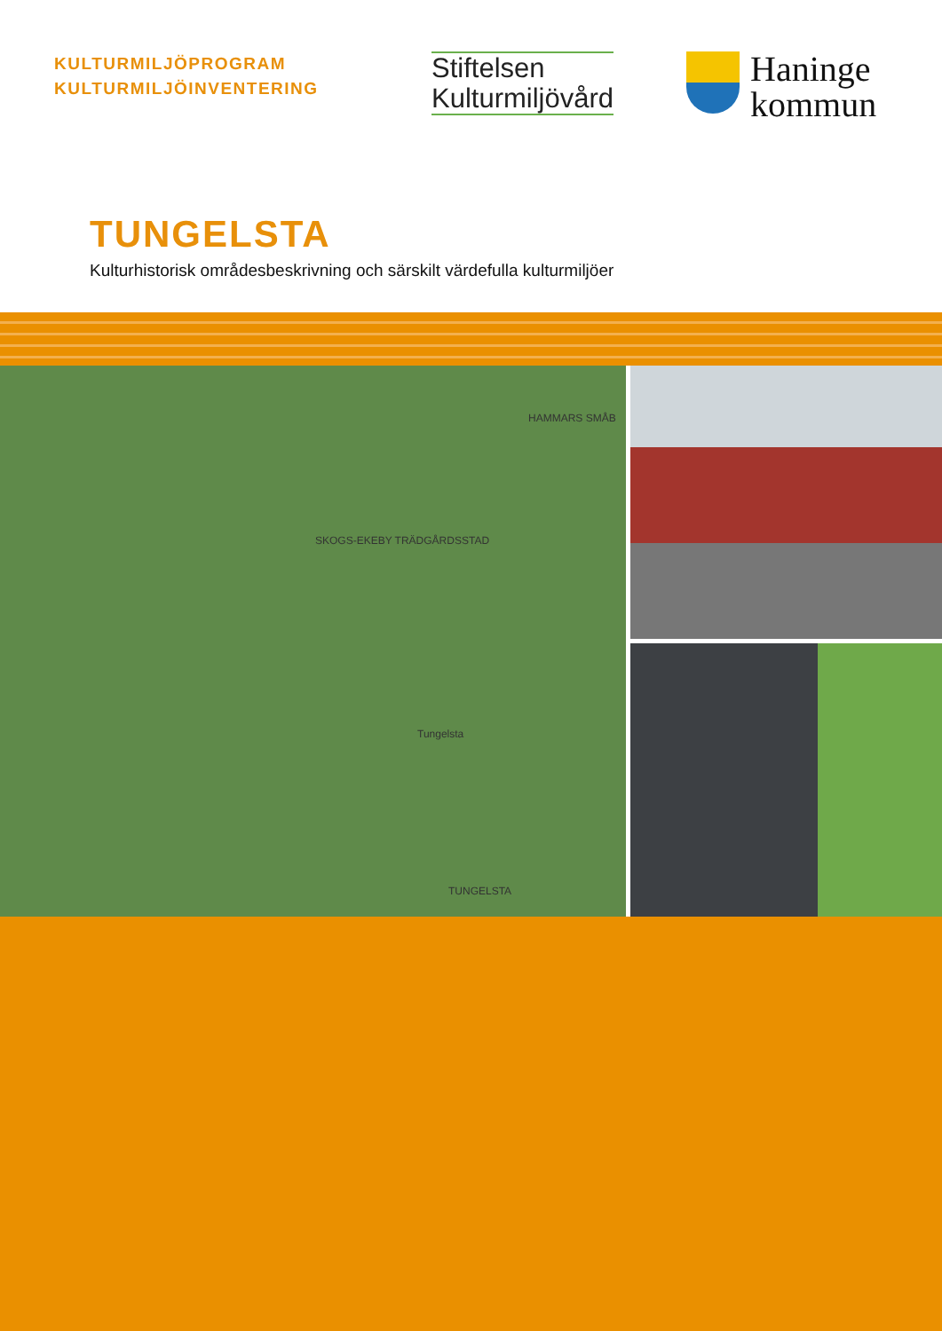KULTURMILJÖPROGRAM
KULTURMILJÖINVENTERING
Stiftelsen
Kulturmiljövård
Haninge
kommun
TUNGELSTA
Kulturhistorisk områdesbeskrivning och särskilt värdefulla kulturmiljöer
HAMMARS SMÅB
SKOGS-EKEBY TRÄDGÅRDSSTAD
Tungelsta
TUNGELSTA